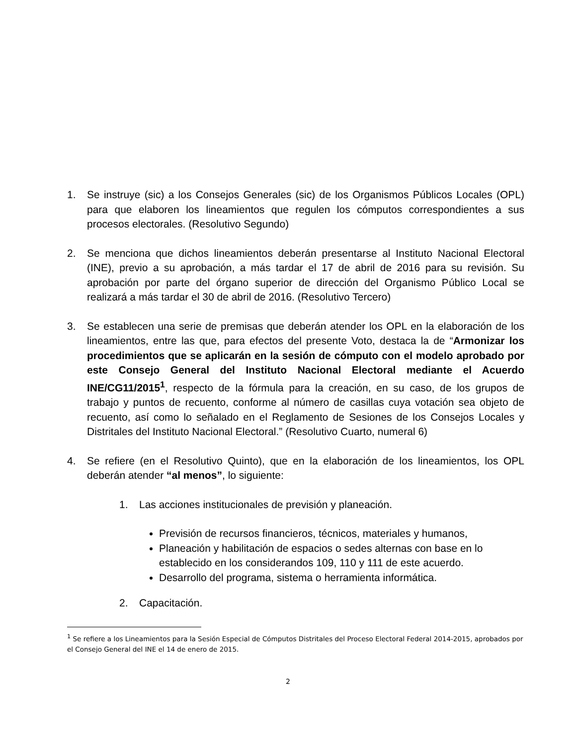1. Se instruye (sic) a los Consejos Generales (sic) de los Organismos Públicos Locales (OPL) para que elaboren los lineamientos que regulen los cómputos correspondientes a sus procesos electorales. (Resolutivo Segundo)
2. Se menciona que dichos lineamientos deberán presentarse al Instituto Nacional Electoral (INE), previo a su aprobación, a más tardar el 17 de abril de 2016 para su revisión. Su aprobación por parte del órgano superior de dirección del Organismo Público Local se realizará a más tardar el 30 de abril de 2016. (Resolutivo Tercero)
3. Se establecen una serie de premisas que deberán atender los OPL en la elaboración de los lineamientos, entre las que, para efectos del presente Voto, destaca la de “Armonizar los procedimientos que se aplicarán en la sesión de cómputo con el modelo aprobado por este Consejo General del Instituto Nacional Electoral mediante el Acuerdo INE/CG11/2015<sup>1</sup>, respecto de la fórmula para la creación, en su caso, de los grupos de trabajo y puntos de recuento, conforme al número de casillas cuya votación sea objeto de recuento, así como lo señalado en el Reglamento de Sesiones de los Consejos Locales y Distritales del Instituto Nacional Electoral.” (Resolutivo Cuarto, numeral 6)
4. Se refiere (en el Resolutivo Quinto), que en la elaboración de los lineamientos, los OPL deberán atender “al menos”, lo siguiente:
1. Las acciones institucionales de previsión y planeación.
Previsión de recursos financieros, técnicos, materiales y humanos,
Planeación y habilitación de espacios o sedes alternas con base en lo establecido en los considerandos 109, 110 y 111 de este acuerdo.
Desarrollo del programa, sistema o herramienta informática.
2. Capacitación.
<sup>1</sup> Se refiere a los Lineamientos para la Sesión Especial de Cómputos Distritales del Proceso Electoral Federal 2014-2015, aprobados por el Consejo General del INE el 14 de enero de 2015.
2